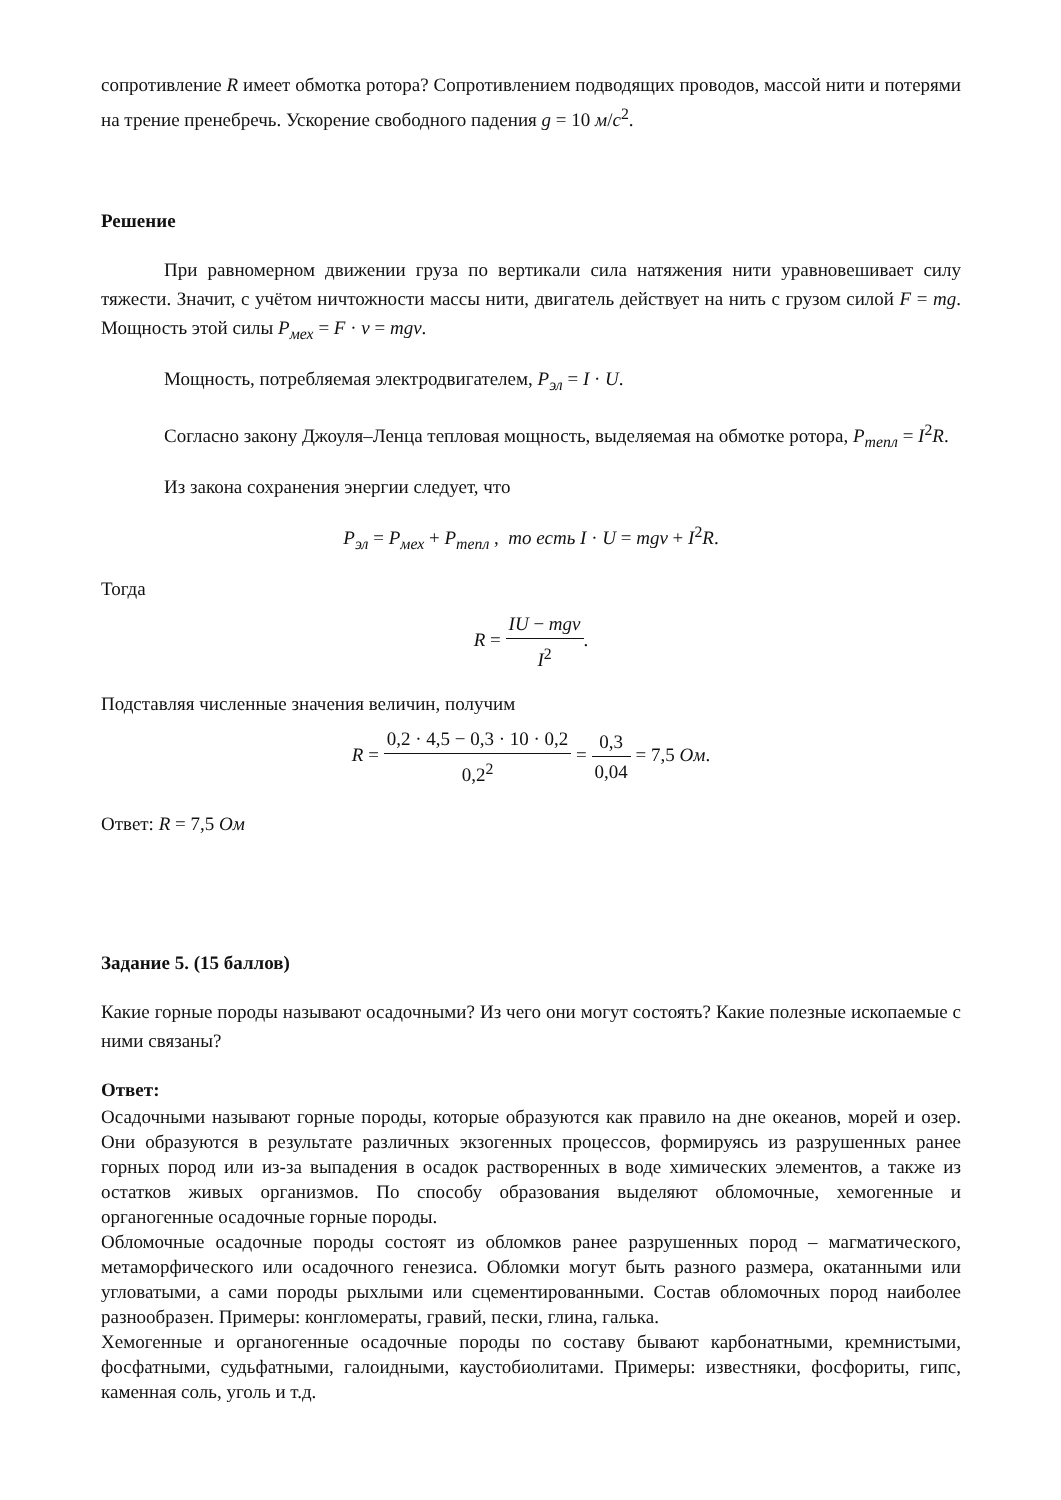сопротивление R имеет обмотка ротора? Сопротивлением подводящих проводов, массой нити и потерями на трение пренебречь. Ускорение свободного падения g = 10 м/с<sup>2</sup>.
Решение
При равномерном движении груза по вертикали сила натяжения нити уравновешивает силу тяжести. Значит, с учётом ничтожности массы нити, двигатель действует на нить с грузом силой F = mg. Мощность этой силы P<sub>мех</sub> = F · v = mgv.
Мощность, потребляемая электродвигателем, P<sub>эл</sub> = I · U.
Согласно закону Джоуля–Ленца тепловая мощность, выделяемая на обмотке ротора, P<sub>тепл</sub> = I<sup>2</sup>R.
Из закона сохранения энергии следует, что
P<sub>эл</sub> = P<sub>мех</sub> + P<sub>тепл</sub> , то есть I · U = mgv + I<sup>2</sup>R.
Тогда
R = IU − mgv I<sup>2</sup>.
Подставляя численные значения величин, получим
R = 0,2 · 4,5 − 0,3 · 10 · 0,2 0,2<sup>2</sup> = 0,3 0,04 = 7,5 Ом.
Ответ: R = 7,5 Ом
Задание 5. (15 баллов)
Какие горные породы называют осадочными? Из чего они могут состоять? Какие полезные ископаемые с ними связаны?
Ответ:
Осадочными называют горные породы, которые образуются как правило на дне океанов, морей и озер. Они образуются в результате различных экзогенных процессов, формируясь из разрушенных ранее горных пород или из-за выпадения в осадок растворенных в воде химических элементов, а также из остатков живых организмов. По способу образования выделяют обломочные, хемогенные и органогенные осадочные горные породы.
Обломочные осадочные породы состоят из обломков ранее разрушенных пород – магматического, метаморфического или осадочного генезиса. Обломки могут быть разного размера, окатанными или угловатыми, а сами породы рыхлыми или сцементированными. Состав обломочных пород наиболее разнообразен. Примеры: конгломераты, гравий, пески, глина, галька.
Хемогенные и органогенные осадочные породы по составу бывают карбонатными, кремнистыми, фосфатными, судьфатными, галоидными, каустобиолитами. Примеры: известняки, фосфориты, гипс, каменная соль, уголь и т.д.